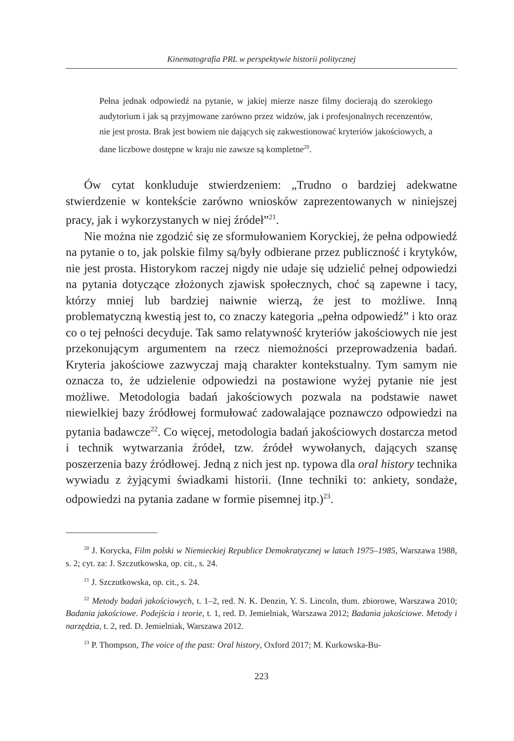Kinematografia PRL w perspektywie historii politycznej
Pełna jednak odpowiedź na pytanie, w jakiej mierze nasze filmy docierają do szerokiego audytorium i jak są przyjmowane zarówno przez widzów, jak i profesjonalnych recenzentów, nie jest prosta. Brak jest bowiem nie dających się zakwestionować kryteriów jakościowych, a dane liczbowe dostępne w kraju nie zawsze są kompletne<sup>20</sup>.
Ów cytat konkluduje stwierdzeniem: „Trudno o bardziej adekwatne stwierdzenie w kontekście zarówno wniosków zaprezentowanych w niniejszej pracy, jak i wykorzystanych w niej źródeł”<sup>21</sup>.
Nie można nie zgodzić się ze sformułowaniem Koryckiej, że pełna odpowiedź na pytanie o to, jak polskie filmy są/były odbierane przez publiczność i krytyków, nie jest prosta. Historykom raczej nigdy nie udaje się udzielić pełnej odpowiedzi na pytania dotyczące złożonych zjawisk społecznych, choć są zapewne i tacy, którzy mniej lub bardziej naiwnie wierzą, że jest to możliwe. Inną problematyczną kwestią jest to, co znaczy kategoria „pełna odpowiedź” i kto oraz co o tej pełności decyduje. Tak samo relatywność kryteriów jakościowych nie jest przekonującym argumentem na rzecz niemożności przeprowadzenia badań. Kryteria jakościowe zazwyczaj mają charakter kontekstualny. Tym samym nie oznacza to, że udzielenie odpowiedzi na postawione wyżej pytanie nie jest możliwe. Metodologia badań jakościowych pozwala na podstawie nawet niewielkiej bazy źródłowej formułować zadowalające poznawczo odpowiedzi na pytania badawcze<sup>22</sup>. Co więcej, metodologia badań jakościowych dostarcza metod i technik wytwarzania źródeł, tzw. źródeł wywołanych, dających szansę poszerzenia bazy źródłowej. Jedną z nich jest np. typowa dla oral history technika wywiadu z żyjącymi świadkami historii. (Inne techniki to: ankiety, sondaże, odpowiedzi na pytania zadane w formie pisemnej itp.)<sup>23</sup>.
<sup>20</sup> J. Korycka, Film polski w Niemieckiej Republice Demokratycznej w latach 1975–1985, Warszawa 1988, s. 2; cyt. za: J. Szczutkowska, op. cit., s. 24.
<sup>21</sup> J. Szczutkowska, op. cit., s. 24.
<sup>22</sup> Metody badań jakościowych, t. 1–2, red. N. K. Denzin, Y. S. Lincoln, tłum. zbiorowe, Warszawa 2010; Badania jakościowe. Podejścia i teorie, t. 1, red. D. Jemielniak, Warszawa 2012; Badania jakościowe. Metody i narzędzia, t. 2, red. D. Jemielniak, Warszawa 2012.
<sup>23</sup> P. Thompson, The voice of the past: Oral history, Oxford 2017; M. Kurkowska-Bu-
223